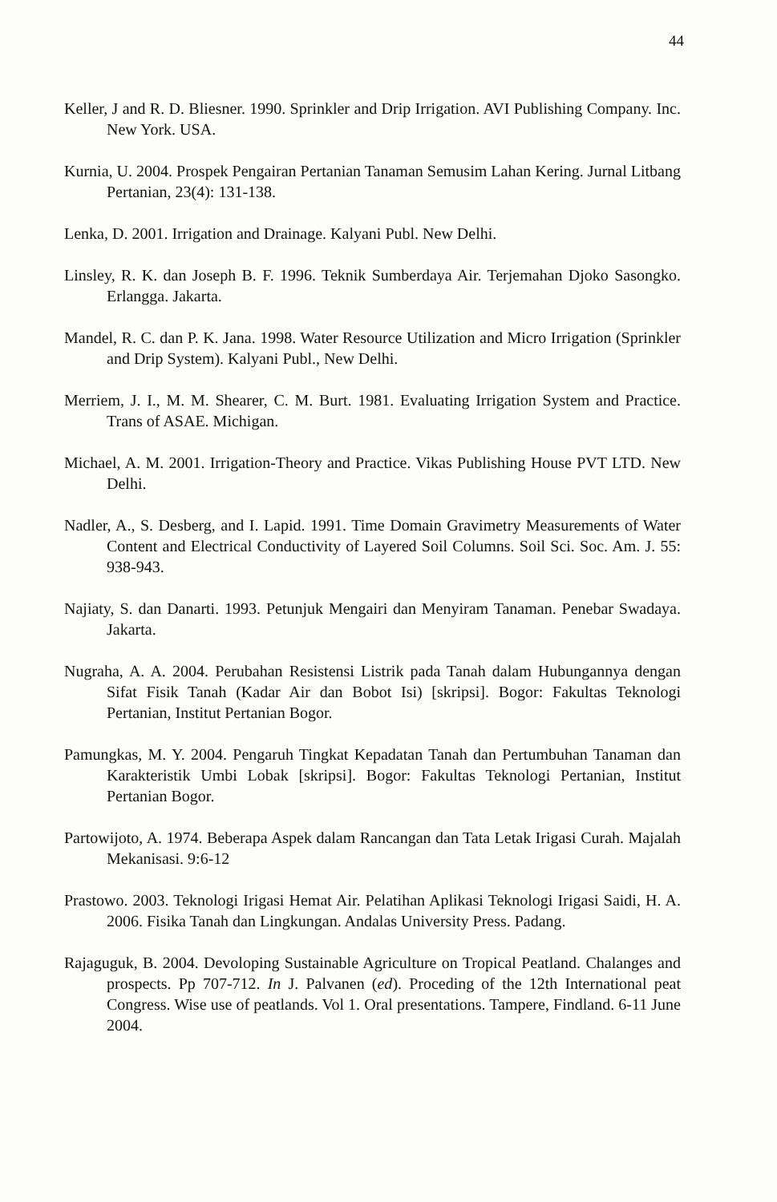44
Keller, J and R. D. Bliesner. 1990. Sprinkler and Drip Irrigation. AVI Publishing Company. Inc. New York. USA.
Kurnia, U. 2004. Prospek Pengairan Pertanian Tanaman Semusim Lahan Kering. Jurnal Litbang Pertanian, 23(4): 131-138.
Lenka, D. 2001. Irrigation and Drainage. Kalyani Publ. New Delhi.
Linsley, R. K. dan Joseph B. F. 1996. Teknik Sumberdaya Air. Terjemahan Djoko Sasongko. Erlangga. Jakarta.
Mandel, R. C. dan P. K. Jana. 1998. Water Resource Utilization and Micro Irrigation (Sprinkler and Drip System). Kalyani Publ., New Delhi.
Merriem, J. I., M. M. Shearer, C. M. Burt. 1981. Evaluating Irrigation System and Practice. Trans of ASAE. Michigan.
Michael, A. M. 2001. Irrigation-Theory and Practice. Vikas Publishing House PVT LTD. New Delhi.
Nadler, A., S. Desberg, and I. Lapid. 1991. Time Domain Gravimetry Measurements of Water Content and Electrical Conductivity of Layered Soil Columns. Soil Sci. Soc. Am. J. 55: 938-943.
Najiaty, S. dan Danarti. 1993. Petunjuk Mengairi dan Menyiram Tanaman. Penebar Swadaya. Jakarta.
Nugraha, A. A. 2004. Perubahan Resistensi Listrik pada Tanah dalam Hubungannya dengan Sifat Fisik Tanah (Kadar Air dan Bobot Isi) [skripsi]. Bogor: Fakultas Teknologi Pertanian, Institut Pertanian Bogor.
Pamungkas, M. Y. 2004. Pengaruh Tingkat Kepadatan Tanah dan Pertumbuhan Tanaman dan Karakteristik Umbi Lobak [skripsi]. Bogor: Fakultas Teknologi Pertanian, Institut Pertanian Bogor.
Partowijoto, A. 1974. Beberapa Aspek dalam Rancangan dan Tata Letak Irigasi Curah. Majalah Mekanisasi. 9:6-12
Prastowo. 2003. Teknologi Irigasi Hemat Air. Pelatihan Aplikasi Teknologi Irigasi Saidi, H. A. 2006. Fisika Tanah dan Lingkungan. Andalas University Press. Padang.
Rajaguguk, B. 2004. Devoloping Sustainable Agriculture on Tropical Peatland. Chalanges and prospects. Pp 707-712. In J. Palvanen (ed). Proceding of the 12th International peat Congress. Wise use of peatlands. Vol 1. Oral presentations. Tampere, Findland. 6-11 June 2004.